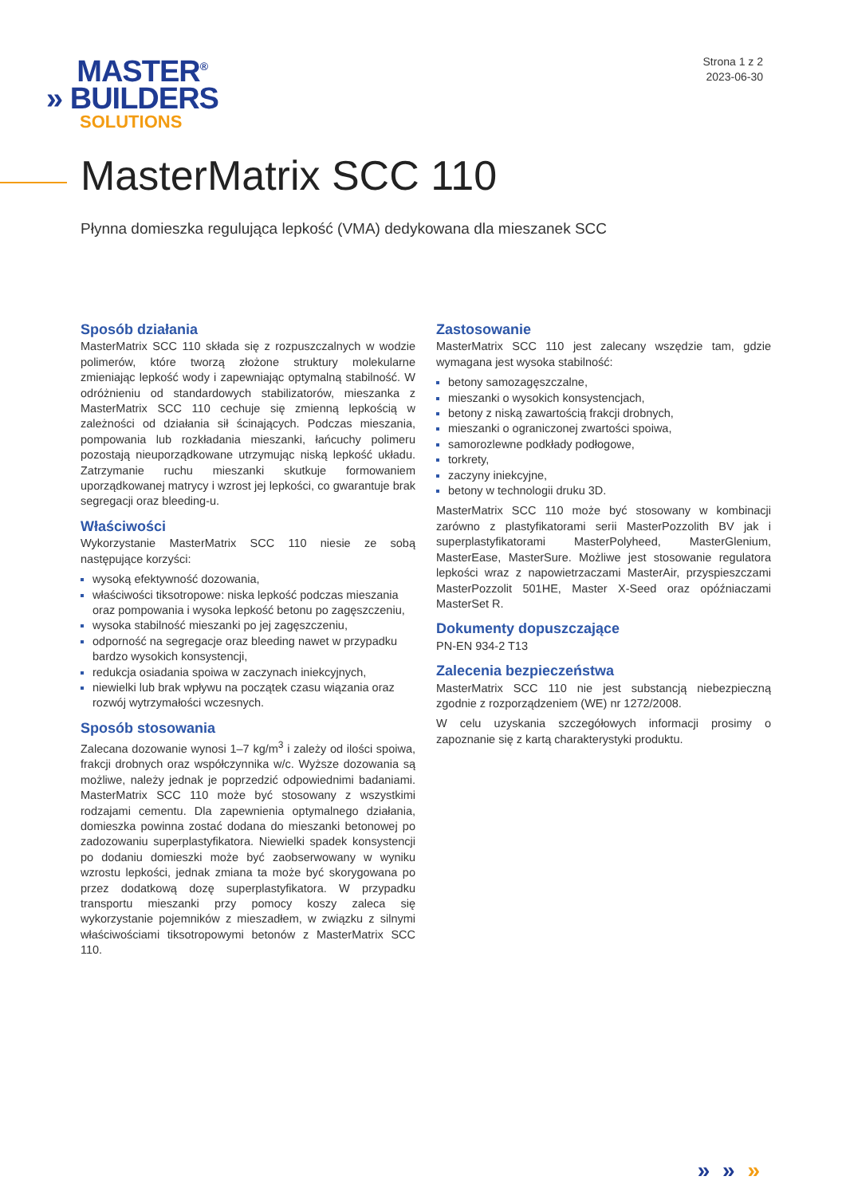MASTER<sup>®</sup>
» BUILDERS
SOLUTIONS
Strona 1 z 2
2023-06-30
MasterMatrix SCC 110
Płynna domieszka regulująca lepkość (VMA) dedykowana dla mieszanek SCC
Sposób działania
MasterMatrix SCC 110 składa się z rozpuszczalnych w wodzie polimerów, które tworzą złożone struktury molekularne zmieniając lepkość wody i zapewniając optymalną stabilność. W odróżnieniu od standardowych stabilizatorów, mieszanka z MasterMatrix SCC 110 cechuje się zmienną lepkością w zależności od działania sił ścinających. Podczas mieszania, pompowania lub rozkładania mieszanki, łańcuchy polimeru pozostają nieuporządkowane utrzymując niską lepkość układu. Zatrzymanie ruchu mieszanki skutkuje formowaniem uporządkowanej matrycy i wzrost jej lepkości, co gwarantuje brak segregacji oraz bleeding-u.
Właściwości
Wykorzystanie MasterMatrix SCC 110 niesie ze sobą następujące korzyści:
wysoką efektywność dozowania,
właściwości tiksotropowe: niska lepkość podczas mieszania oraz pompowania i wysoka lepkość betonu po zagęszczeniu,
wysoka stabilność mieszanki po jej zagęszczeniu,
odporność na segregacje oraz bleeding nawet w przypadku bardzo wysokich konsystencji,
redukcja osiadania spoiwa w zaczynach iniekcyjnych,
niewielki lub brak wpływu na początek czasu wiązania oraz rozwój wytrzymałości wczesnych.
Sposób stosowania
Zalecana dozowanie wynosi 1–7 kg/m<sup>3</sup> i zależy od ilości spoiwa, frakcji drobnych oraz współczynnika w/c. Wyższe dozowania są możliwe, należy jednak je poprzedzić odpowiednimi badaniami. MasterMatrix SCC 110 może być stosowany z wszystkimi rodzajami cementu. Dla zapewnienia optymalnego działania, domieszka powinna zostać dodana do mieszanki betonowej po zadozowaniu superplastyfikatora. Niewielki spadek konsystencji po dodaniu domieszki może być zaobserwowany w wyniku wzrostu lepkości, jednak zmiana ta może być skorygowana po przez dodatkową dozę superplastyfikatora. W przypadku transportu mieszanki przy pomocy koszy zaleca się wykorzystanie pojemników z mieszadłem, w związku z silnymi właściwościami tiksotropowymi betonów z MasterMatrix SCC 110.
Zastosowanie
MasterMatrix SCC 110 jest zalecany wszędzie tam, gdzie wymagana jest wysoka stabilność:
betony samozagęszczalne,
mieszanki o wysokich konsystencjach,
betony z niską zawartością frakcji drobnych,
mieszanki o ograniczonej zwartości spoiwa,
samorozlewne podkłady podłogowe,
torkrety,
zaczyny iniekcyjne,
betony w technologii druku 3D.
MasterMatrix SCC 110 może być stosowany w kombinacji zarówno z plastyfikatorami serii MasterPozzolith BV jak i superplastyfikatorami MasterPolyheed, MasterGlenium, MasterEase, MasterSure. Możliwe jest stosowanie regulatora lepkości wraz z napowietrzaczami MasterAir, przyspieszczami MasterPozzolit 501HE, Master X-Seed oraz opóźniaczami MasterSet R.
Dokumenty dopuszczające
PN-EN 934-2 T13
Zalecenia bezpieczeństwa
MasterMatrix SCC 110 nie jest substancją niebezpieczną zgodnie z rozporządzeniem (WE) nr 1272/2008.
W celu uzyskania szczegółowych informacji prosimy o zapoznanie się z kartą charakterystyki produktu.
» » »